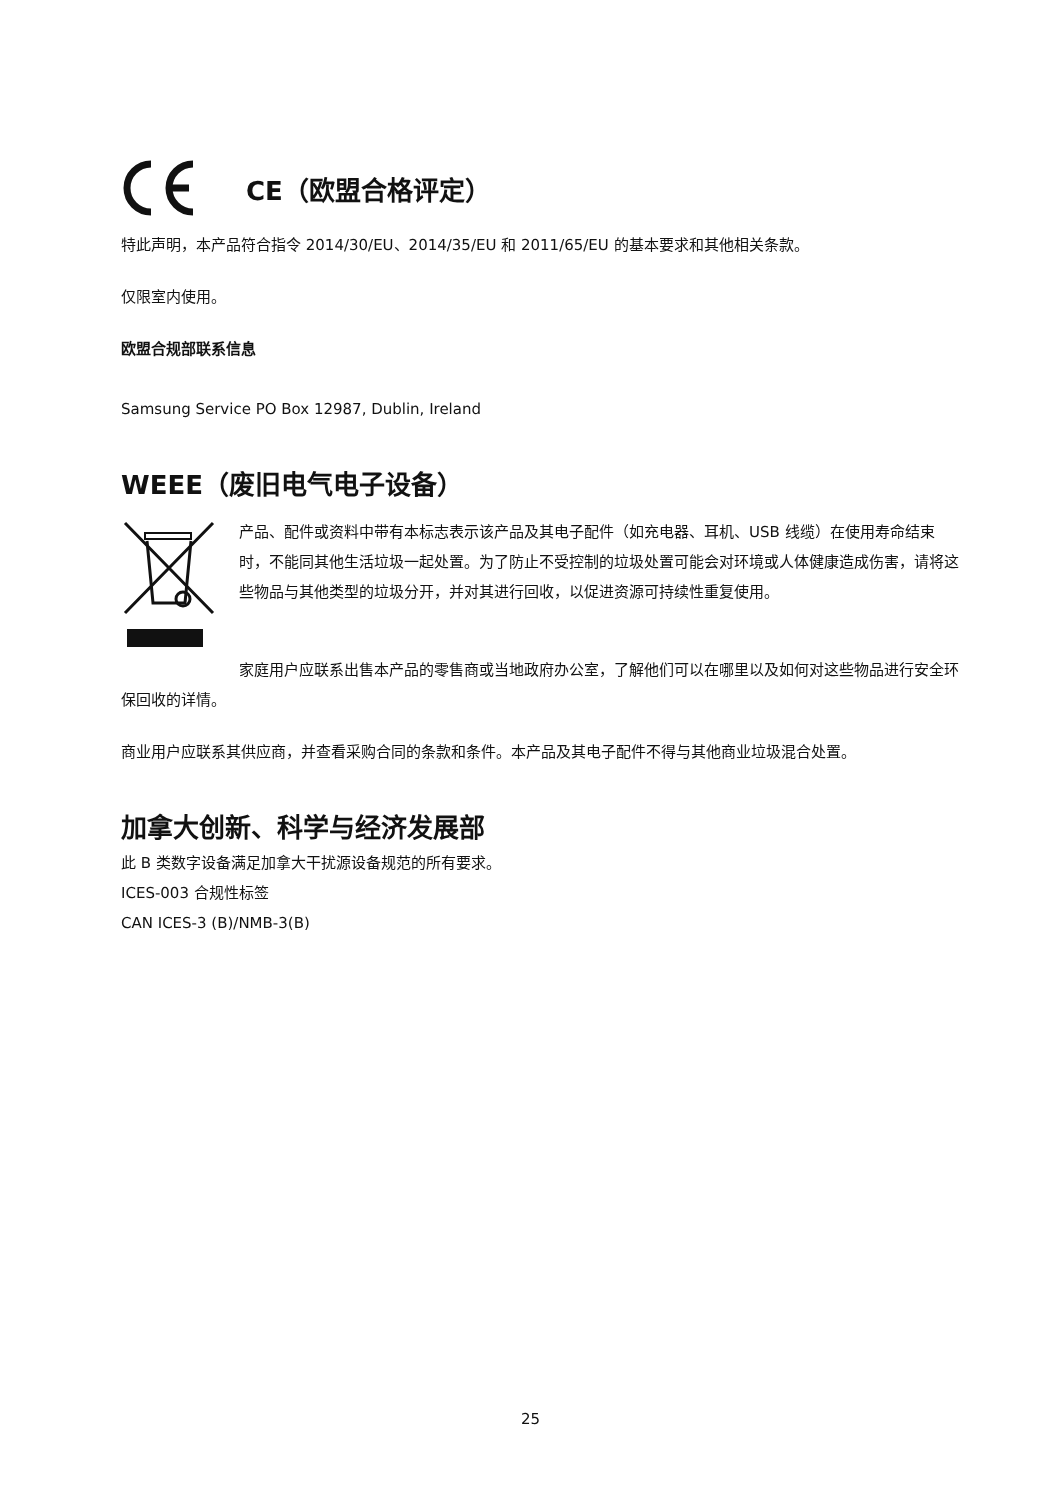CE（欧盟合格评定）
特此声明，本产品符合指令 2014/30/EU、2014/35/EU 和 2011/65/EU 的基本要求和其他相关条款。
仅限室内使用。
欧盟合规部联系信息
Samsung Service PO Box 12987, Dublin, Ireland
WEEE（废旧电气电子设备）
产品、配件或资料中带有本标志表示该产品及其电子配件（如充电器、耳机、USB 线缆）在使用寿命结束时，不能同其他生活垃圾一起处置。为了防止不受控制的垃圾处置可能会对环境或人体健康造成伤害，请将这些物品与其他类型的垃圾分开，并对其进行回收，以促进资源可持续性重复使用。
家庭用户应联系出售本产品的零售商或当地政府办公室，了解他们可以在哪里以及如何对这些物品进行安全环保回收的详情。
商业用户应联系其供应商，并查看采购合同的条款和条件。本产品及其电子配件不得与其他商业垃圾混合处置。
加拿大创新、科学与经济发展部
此 B 类数字设备满足加拿大干扰源设备规范的所有要求。
ICES-003 合规性标签
CAN ICES-3 (B)/NMB-3(B)
25